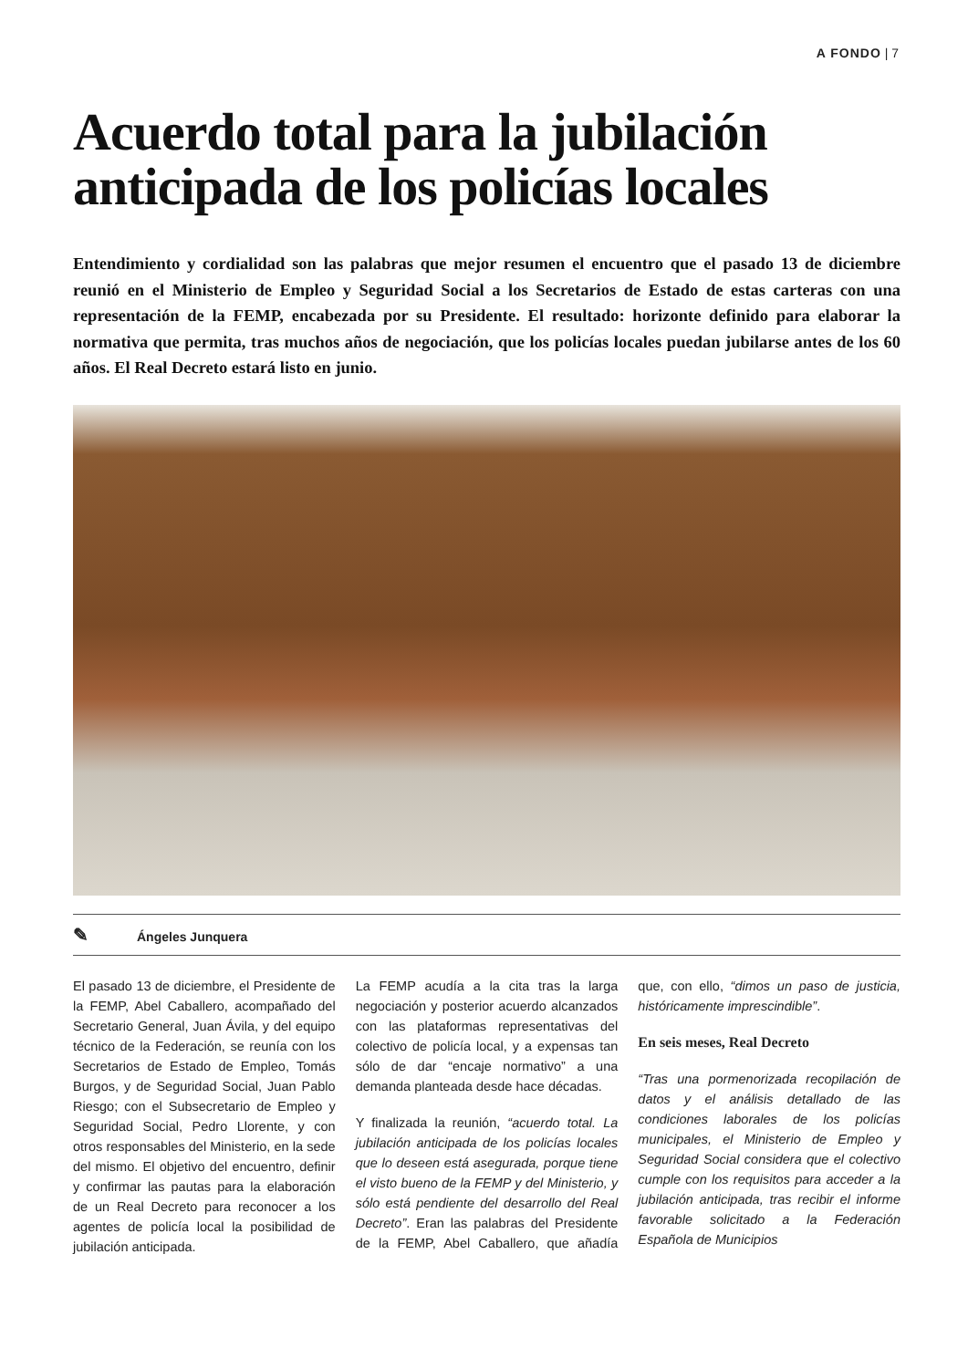A FONDO | 7
Acuerdo total para la jubilación anticipada de los policías locales
Entendimiento y cordialidad son las palabras que mejor resumen el encuentro que el pasado 13 de diciembre reunió en el Ministerio de Empleo y Seguridad Social a los Secretarios de Estado de estas carteras con una representación de la FEMP, encabezada por su Presidente. El resultado: horizonte definido para elaborar la normativa que permita, tras muchos años de negociación, que los policías locales puedan jubilarse antes de los 60 años. El Real Decreto estará listo en junio.
✎ Ángeles Junquera
El pasado 13 de diciembre, el Presidente de la FEMP, Abel Caballero, acompañado del Secretario General, Juan Ávila, y del equipo técnico de la Federación, se reunía con los Secretarios de Estado de Empleo, Tomás Burgos, y de Seguridad Social, Juan Pablo Riesgo; con el Subsecretario de Empleo y Seguridad Social, Pedro Llorente, y con otros responsables del Ministerio, en la sede del mismo. El objetivo del encuentro, definir y confirmar las pautas para la elaboración de un Real Decreto para reconocer a los agentes de policía local la posibilidad de jubilación anticipada.
La FEMP acudía a la cita tras la larga negociación y posterior acuerdo alcanzados con las plataformas representativas del colectivo de policía local, y a expensas tan sólo de dar “encaje normativo” a una demanda planteada desde hace décadas.
Y finalizada la reunión, “acuerdo total. La jubilación anticipada de los policías locales que lo deseen está asegurada, porque tiene el visto bueno de la FEMP y del Ministerio, y sólo está pendiente del desarrollo del Real Decreto”. Eran las palabras del Presidente de la FEMP, Abel Caballero, que añadía que, con ello, “dimos un paso de justicia, históricamente imprescindible”.
En seis meses, Real Decreto
“Tras una pormenorizada recopilación de datos y el análisis detallado de las condiciones laborales de los policías municipales, el Ministerio de Empleo y Seguridad Social considera que el colectivo cumple con los requisitos para acceder a la jubilación anticipada, tras recibir el informe favorable solicitado a la Federación Española de Municipios